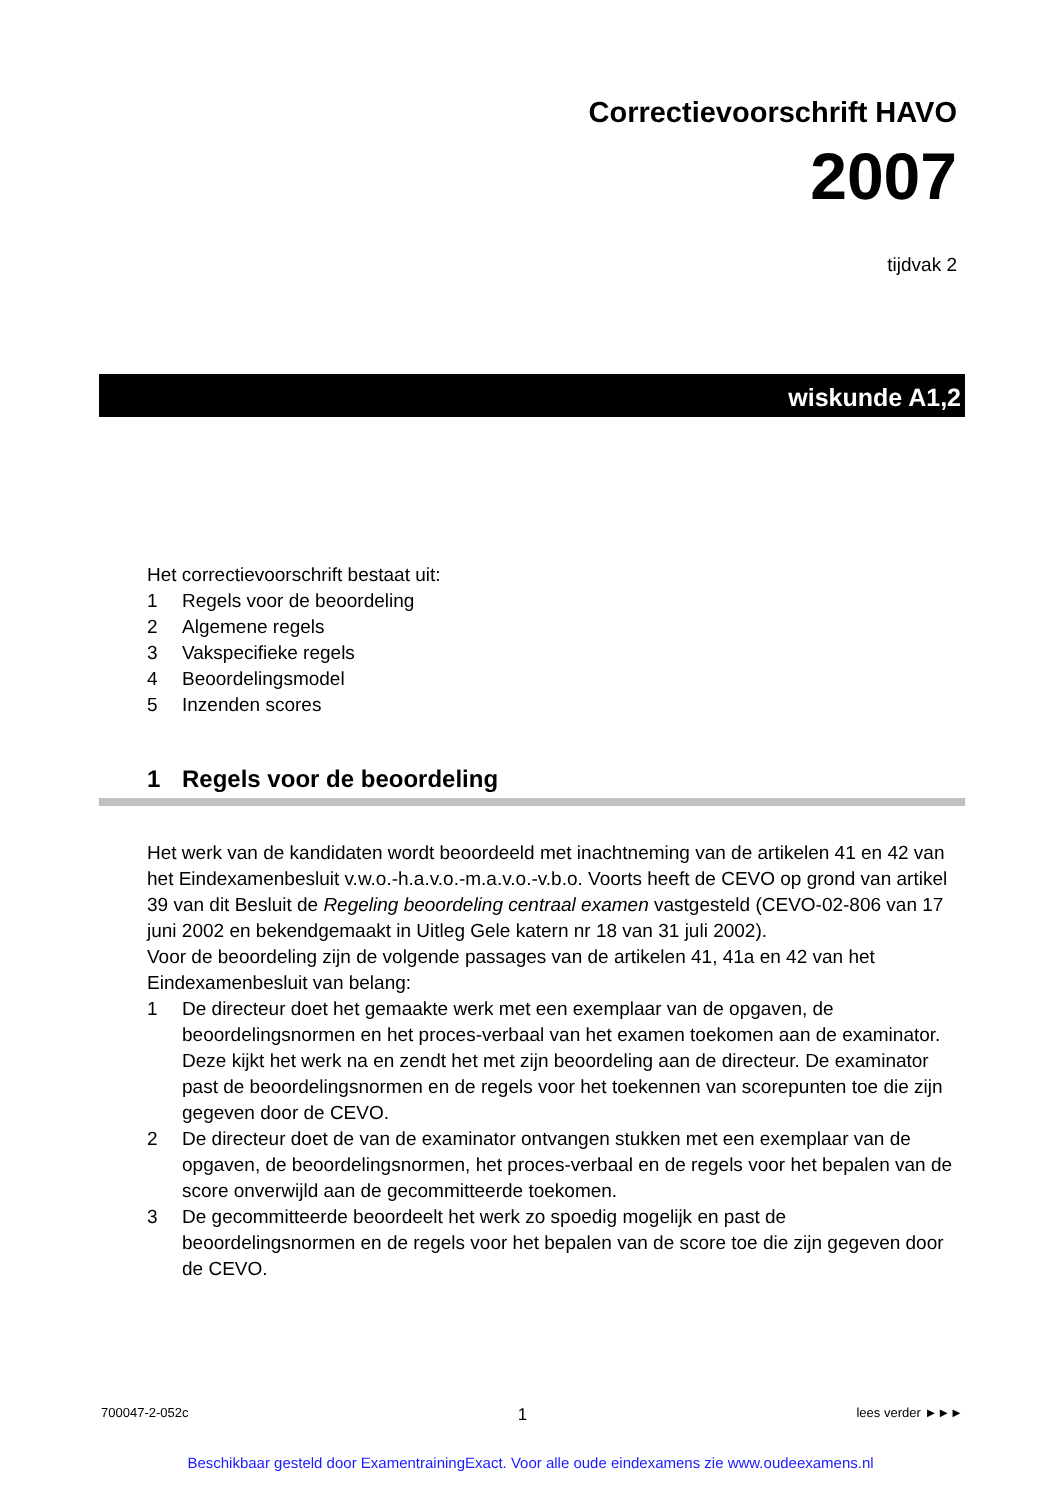Correctievoorschrift HAVO
2007
tijdvak 2
wiskunde A1,2
Het correctievoorschrift bestaat uit:
1 Regels voor de beoordeling
2 Algemene regels
3 Vakspecifieke regels
4 Beoordelingsmodel
5 Inzenden scores
1 Regels voor de beoordeling
Het werk van de kandidaten wordt beoordeeld met inachtneming van de artikelen 41 en 42 van het Eindexamenbesluit v.w.o.-h.a.v.o.-m.a.v.o.-v.b.o. Voorts heeft de CEVO op grond van artikel 39 van dit Besluit de Regeling beoordeling centraal examen vastgesteld (CEVO-02-806 van 17 juni 2002 en bekendgemaakt in Uitleg Gele katern nr 18 van 31 juli 2002).
Voor de beoordeling zijn de volgende passages van de artikelen 41, 41a en 42 van het Eindexamenbesluit van belang:
1 De directeur doet het gemaakte werk met een exemplaar van de opgaven, de beoordelingsnormen en het proces-verbaal van het examen toekomen aan de examinator. Deze kijkt het werk na en zendt het met zijn beoordeling aan de directeur. De examinator past de beoordelingsnormen en de regels voor het toekennen van scorepunten toe die zijn gegeven door de CEVO.
2 De directeur doet de van de examinator ontvangen stukken met een exemplaar van de opgaven, de beoordelingsnormen, het proces-verbaal en de regels voor het bepalen van de score onverwijld aan de gecommitteerde toekomen.
3 De gecommitteerde beoordeelt het werk zo spoedig mogelijk en past de beoordelingsnormen en de regels voor het bepalen van de score toe die zijn gegeven door de CEVO.
700047-2-052c 1 lees verder ►►►
Beschikbaar gesteld door ExamentrainingExact. Voor alle oude eindexamens zie www.oudeexamens.nl